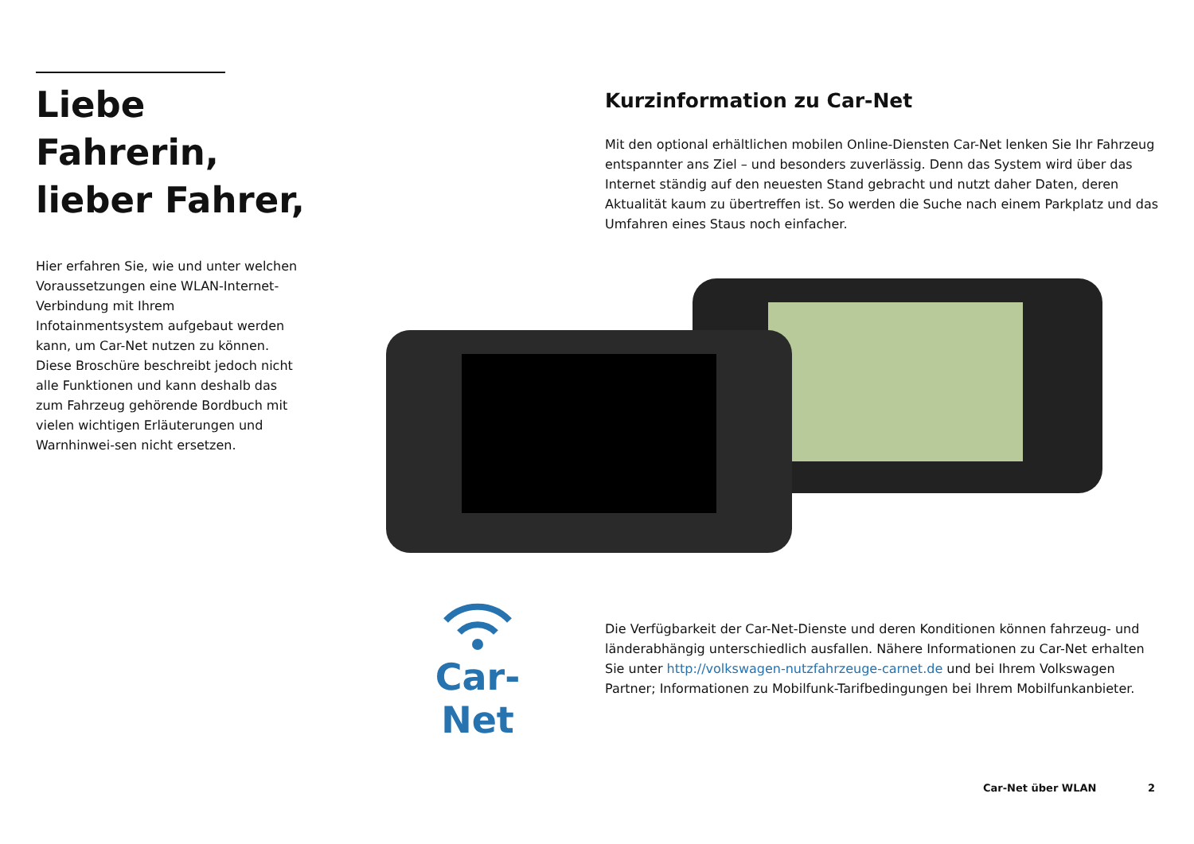Liebe Fahrerin,
lieber Fahrer,
Hier erfahren Sie, wie und unter welchen Voraussetzungen eine WLAN-Internet-Verbindung mit Ihrem Infotainmentsystem aufgebaut werden kann, um Car-Net nutzen zu können.
Diese Broschüre beschreibt jedoch nicht alle Funktionen und kann deshalb das zum Fahrzeug gehörende Bordbuch mit vielen wichtigen Erläuterungen und Warnhinwei-sen nicht ersetzen.
Kurzinformation zu Car-Net
Mit den optional erhältlichen mobilen Online-Diensten Car-Net lenken Sie Ihr Fahrzeug entspannter ans Ziel – und besonders zuverlässig. Denn das System wird über das Internet ständig auf den neuesten Stand gebracht und nutzt daher Daten, deren Aktualität kaum zu übertreffen ist. So werden die Suche nach einem Parkplatz und das Umfahren eines Staus noch einfacher.
Car-Net
Die Verfügbarkeit der Car-Net-Dienste und deren Konditionen können fahrzeug- und länderabhängig unterschiedlich ausfallen. Nähere Informationen zu Car-Net erhalten Sie unter http://volkswagen-nutzfahrzeuge-carnet.de und bei Ihrem Volkswagen Partner; Informationen zu Mobilfunk-Tarifbedingungen bei Ihrem Mobilfunkanbieter.
Car-Net über WLAN 2